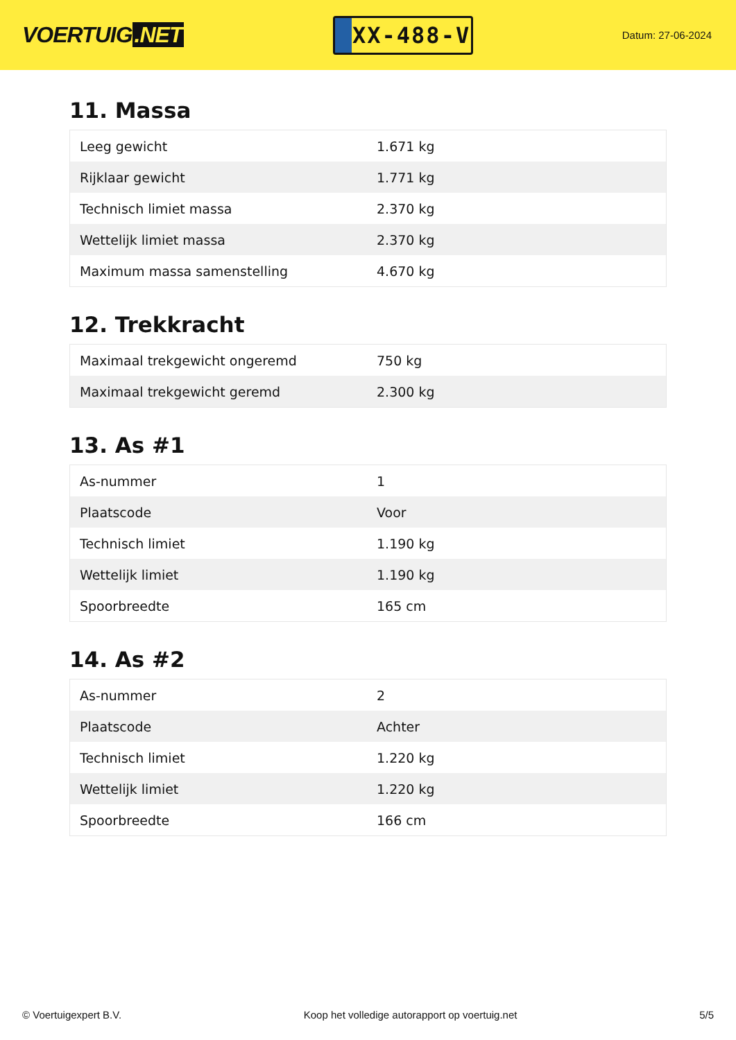VOERTUIG.NET
XX-488-V
Datum: 27-06-2024
11. Massa
| Leeg gewicht | 1.671 kg |
| Rijklaar gewicht | 1.771 kg |
| Technisch limiet massa | 2.370 kg |
| Wettelijk limiet massa | 2.370 kg |
| Maximum massa samenstelling | 4.670 kg |
12. Trekkracht
| Maximaal trekgewicht ongeremd | 750 kg |
| Maximaal trekgewicht geremd | 2.300 kg |
13. As #1
| As-nummer | 1 |
| Plaatscode | Voor |
| Technisch limiet | 1.190 kg |
| Wettelijk limiet | 1.190 kg |
| Spoorbreedte | 165 cm |
14. As #2
| As-nummer | 2 |
| Plaatscode | Achter |
| Technisch limiet | 1.220 kg |
| Wettelijk limiet | 1.220 kg |
| Spoorbreedte | 166 cm |
© Voertuigexpert B.V. Koop het volledige autorapport op voertuig.net 5/5